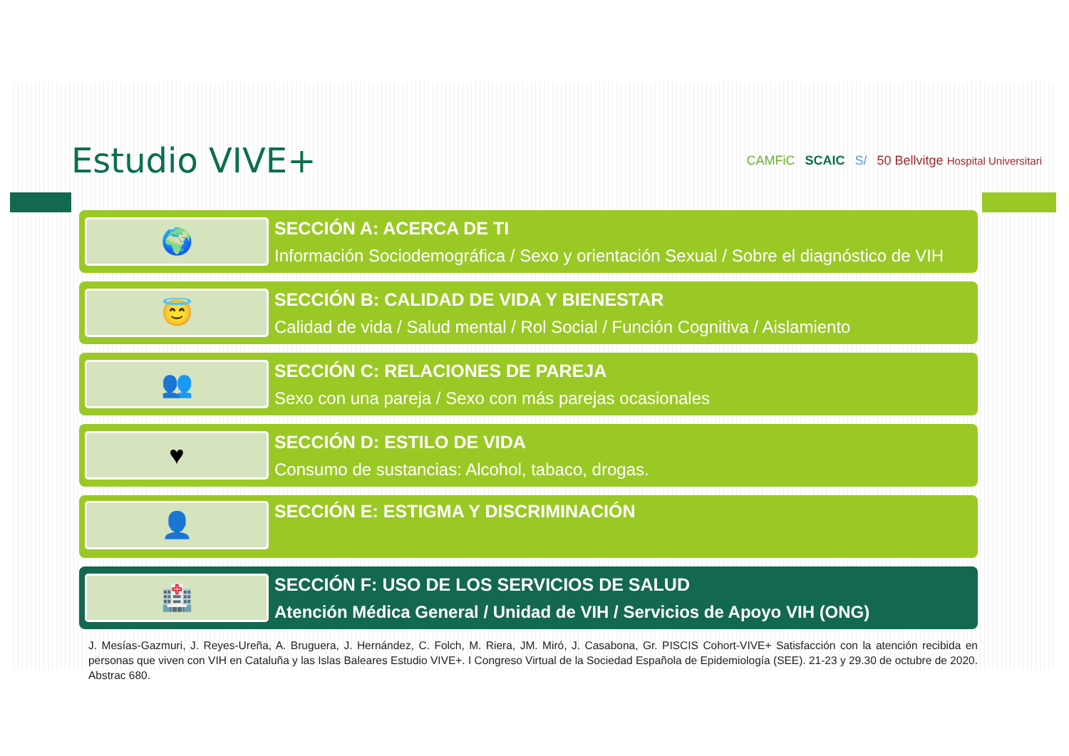Estudio VIVE+
CAMFiC SCAIC S/ 50 Bellvitge Hospital Universitari
🌍
SECCIÓN A: ACERCA DE TI
Información Sociodemográfica / Sexo y orientación Sexual / Sobre el diagnóstico de VIH
😇
SECCIÓN B: CALIDAD DE VIDA Y BIENESTAR
Calidad de vida / Salud mental / Rol Social / Función Cognitiva / Aislamiento
👥
SECCIÓN C: RELACIONES DE PAREJA
Sexo con una pareja / Sexo con más parejas ocasionales
♥
SECCIÓN D: ESTILO DE VIDA
Consumo de sustancias: Alcohol, tabaco, drogas.
👤
SECCIÓN E: ESTIGMA Y DISCRIMINACIÓN
🏥
SECCIÓN F: USO DE LOS SERVICIOS DE SALUD
Atención Médica General / Unidad de VIH / Servicios de Apoyo VIH (ONG)
J. Mesías-Gazmuri, J. Reyes-Ureña, A. Bruguera, J. Hernández, C. Folch, M. Riera, JM. Miró, J. Casabona, Gr. PISCIS Cohort-VIVE+ Satisfacción con la atención recibida en personas que viven con VIH en Cataluña y las Islas Baleares Estudio VIVE+. I Congreso Virtual de la Sociedad Española de Epidemiología (SEE). 21-23 y 29.30 de octubre de 2020. Abstrac 680.